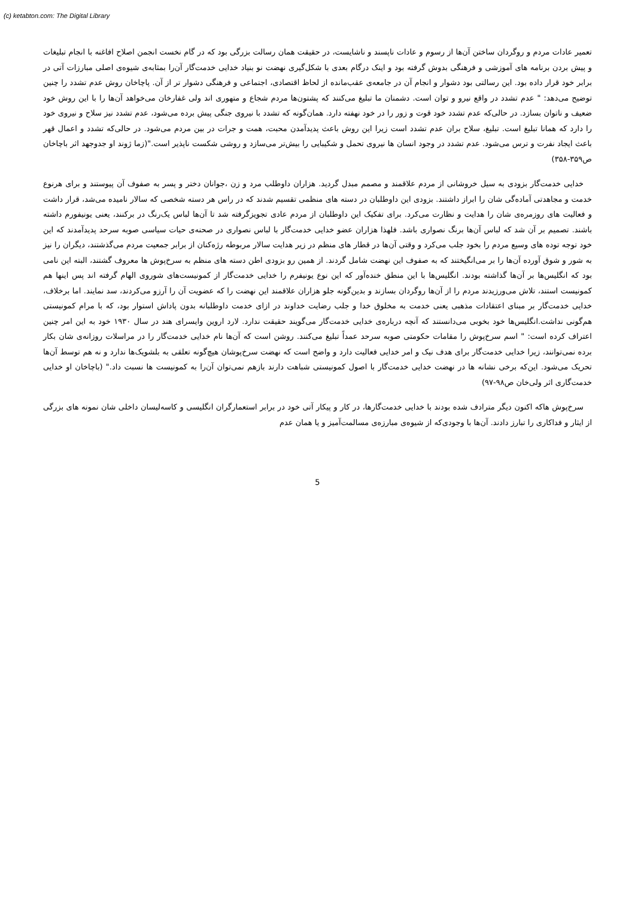(c) ketabton.com: The Digital Library
تعمیر عادات مردم و روگردان ساختن آن‌ها از رسوم و عادات ناپسند و ناشایست، در حقیقت همان رسالت بزرگی بود که در گام نخست انجمن اصلاح افاغنه با انجام تبلیغات و پیش بردن برنامه های آموزشی و فرهنگی بدوش گرفته بود و اینک درگام بعدی با شکل‌گیری نهضت نو بنیاد خدایی خدمت‌گار آن‌را بمثابه‌ی شیوه‌ی اصلی مبارزات آتی در برابر خود قرار داده بود. این رسالتی بود دشوار و انجام آن در جامعه‌ی عقب‌مانده از لحاظ اقتصادی، اجتماعی و فرهنگی دشوار تر از آن. پاچاخان روش عدم تشدد را چنین توضیح می‌دهد: " عدم تشدد در واقع نیرو و توان است. دشمنان ما تبلیغ می‌کنند که پشتون‌ها مردم شجاع و متهوری اند ولی غفارخان می‌خواهد آن‌ها را با این روش خود ضعیف و ناتوان بسازد. در حالی‌که عدم تشدد خود قوت و زور را در خود نهفته دارد. همان‌گونه که تشدد با نیروی جنگی پیش برده می‌شود، عدم تشدد نیز سلاح و نیروی خود را دارد که همانا تبلیغ است. تبلیغ، سلاح بران عدم تشدد است زیرا این روش باعث پدیدآمدن محبت، همت و جرات در بین مردم می‌شود. در حالی‌که تشدد و اعمال قهر باعث ایجاد نفرت و ترس می‌شود. عدم تشدد در وجود انسان ها نیروی تحمل و شکیبایی را بیش‌تر می‌سازد و روشی شکست ناپذیر است."(زما ژوند او جدوجهد اثر باچاخان ص۳۵۹-۳۵۸)
خدایی خدمت‌گار بزودی به سیل خروشانی از مردم علاقمند و مصمم مبدل گردید. هزاران داوطلب مرد و زن ،جوانان دختر و پسر به صفوف آن پیوستند و برای هرنوع خدمت و مجاهدتی آماده‌گی شان را ابراز داشتند. بزودی این داوطلبان در دسته های منظمی تقسیم شدند که در راس هر دسته شخصی که سالار نامیده می‌شد، قرار داشت و فعالیت های روزمره‌ی شان را هدایت و نظارت می‌کرد. برای تفکیک این داوطلبان از مردم عادی تجویزگرفته شد تا آن‌ها لباس یک‌رنگ در برکنند، یعنی یونیفورم داشته باشند. تصمیم بر آن شد که لباس آن‌ها برنگ نصواری باشد. فلهذا هزاران عضو خدایی خدمت‌گار با لباس نصواری در صحنه‌ی حیات سیاسی صوبه سرحد پدیدآمدند که این خود توجه توده های وسیع مردم را بخود جلب می‌کرد و وقتی آن‌ها در قطار های منظم در زیر هدایت سالار مربوطه رژه‌کنان از برابر جمعیت مردم می‌گذشتند، دیگران را نیز به شور و شوق آورده آن‌ها را بر می‌انگیختند که به صفوف این نهضت شامل گردند. از همین رو بزودی اطن دسته های منظم به سرخ‌پوش ها معروف گشتند، البته این نامی بود که انگلیس‌ها بر آن‌ها گذاشته بودند. انگلیس‌ها با این منطق خنده‌آور که این نوع یونیفرم را خدایی خدمت‌گار از کمونیست‌های شوروی الهام گرفته اند پس اینها هم کمونیست استند، تلاش می‌ورزیدند مردم را از آن‌ها روگردان بسازند و بدین‌گونه جلو هزاران علاقمند این نهضت را که عضویت آن را آرزو می‌کردند، سد نمایند. اما برخلاف، خدایی خدمت‌گار بر مبنای اعتقادات مذهبی یعنی خدمت به مخلوق خدا و جلب رضایت خداوند در ازای خدمت داوطلبانه بدون پاداش استوار بود، که با مرام کمونیستی هم‌گونی نداشت.انگلیس‌ها خود بخوبی می‌دانستند که آنچه درباره‌ی خدایی خدمت‌گار می‌گویند حقیقت ندارد. لارد اروین وایسرای هند در سال ۱۹۳۰ خود به این امر چنین اعتراف کرده است: " اسم سرخ‌پوش را مقامات حکومتی صوبه سرحد عمداً تبلیغ می‌کنند. روشن است که آن‌ها نام خدایی خدمت‌گار را در مراسلات روزانه‌ی شان بکار برده نمی‌توانند، زیرا خدایی خدمت‌گار برای هدف نیک و امر خدایی فعالیت دارد و واضح است که نهضت سرخ‌پوشان هیچ‌گونه تعلقی به بلشویک‌ها ندارد و نه هم توسط آن‌ها تحریک می‌شود. این‌که برخی نشانه ها در نهضت خدایی خدمت‌گار با اصول کمونیستی شباهت دارند بازهم نمی‌توان آن‌را به کمونیست ها نسبت داد." (باچاخان او خدایی خدمت‌گاری اثر ولی‌خان ص۹۸-۹۷)
سرخ‌پوش هاکه اکنون دیگر مترادف شده بودند با خدایی خدمت‌گارها، در کار و پیکار آتی خود در برابر استعمارگران انگلیسی و کاسه‌لیسان داخلی شان نمونه های بزرگی از ایثار و فداکاری را تبارز دادند. آن‌ها با وجودی‌که از شیوه‌ی مبارزه‌ی مسالمت‌آمیز و یا همان عدم
5